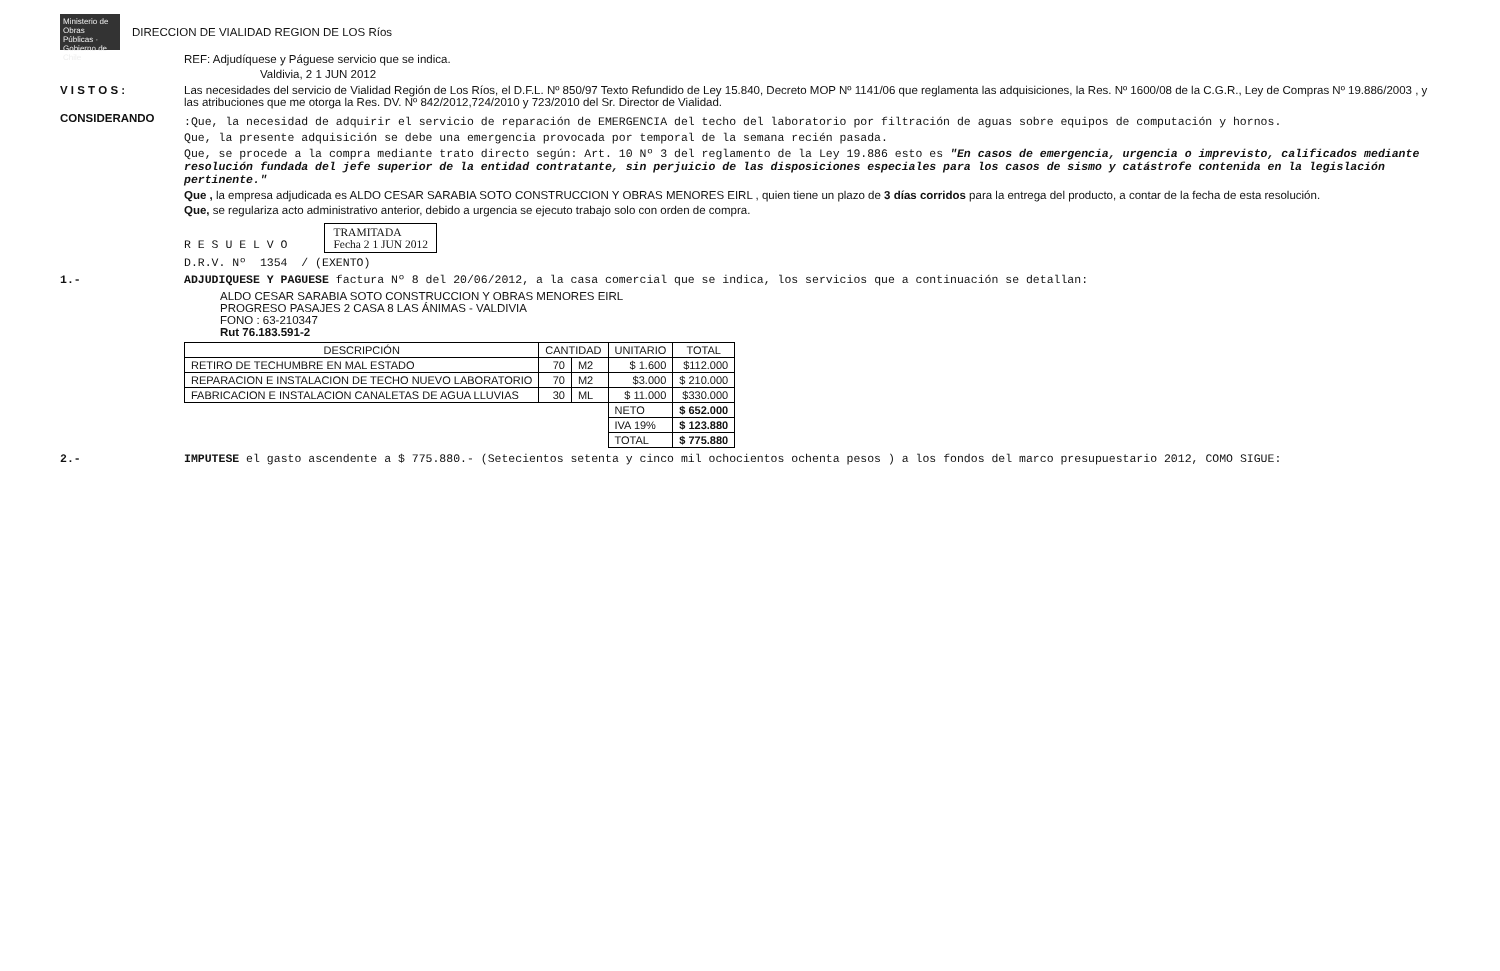Ministerio de Obras Públicas · Gobierno de Chile
DIRECCION DE VIALIDAD REGION DE LOS Ríos
REF: Adjudíquese y Páguese servicio que se indica.
Valdivia, 2 1 JUN 2012
V I S T O S : Las necesidades del servicio de Vialidad Región de Los Ríos, el D.F.L. Nº 850/97 Texto Refundido de Ley 15.840, Decreto MOP Nº 1141/06 que reglamenta las adquisiciones, la Res. Nº 1600/08 de la C.G.R., Ley de Compras Nº 19.886/2003 , y las atribuciones que me otorga la Res. DV. Nº 842/2012,724/2010 y 723/2010 del Sr. Director de Vialidad.
CONSIDERANDO
:Que, la necesidad de adquirir el servicio de reparación de EMERGENCIA del techo del laboratorio por filtración de aguas sobre equipos de computación y hornos.
Que, la presente adquisición se debe una emergencia provocada por temporal de la semana recién pasada.
Que, se procede a la compra mediante trato directo según: Art. 10 Nº 3 del reglamento de la Ley 19.886 esto es "En casos de emergencia, urgencia o imprevisto, calificados mediante resolución fundada del jefe superior de la entidad contratante, sin perjuicio de las disposiciones especiales para los casos de sismo y catástrofe contenida en la legislación pertinente."
Que , la empresa adjudicada es ALDO CESAR SARABIA SOTO CONSTRUCCION Y OBRAS MENORES EIRL , quien tiene un plazo de 3 días corridos para la entrega del producto, a contar de la fecha de esta resolución.
Que, se regulariza acto administrativo anterior, debido a urgencia se ejecuto trabajo solo con orden de compra.
R E S U E L V O TRAMITADA
Fecha 2 1 JUN 2012
D.R.V. Nº 1354 / (EXENTO)
1.- ADJUDIQUESE Y PAGUESE factura Nº 8 del 20/06/2012, a la casa comercial que se indica, los servicios que a continuación se detallan:
ALDO CESAR SARABIA SOTO CONSTRUCCION Y OBRAS MENORES EIRL
PROGRESO PASAJES 2 CASA 8 LAS ÁNIMAS - VALDIVIA
FONO : 63-210347
Rut 76.183.591-2
| DESCRIPCIÓN | CANTIDAD | | UNITARIO | TOTAL |
| --- | --- | --- | --- | --- |
| RETIRO DE TECHUMBRE EN MAL ESTADO | 70 | M2 | $ 1.600 | $112.000 |
| REPARACION E INSTALACION DE TECHO NUEVO LABORATORIO | 70 | M2 | $3.000 | $ 210.000 |
| FABRICACION E INSTALACION CANALETAS DE AGUA LLUVIAS | 30 | ML | $ 11.000 | $330.000 |
| | | | NETO | $ 652.000 |
| | | | IVA 19% | $ 123.880 |
| | | | TOTAL | $ 775.880 |
2.- IMPUTESE el gasto ascendente a $ 775.880.- (Setecientos setenta y cinco mil ochocientos ochenta pesos ) a los fondos del marco presupuestario 2012, COMO SIGUE: